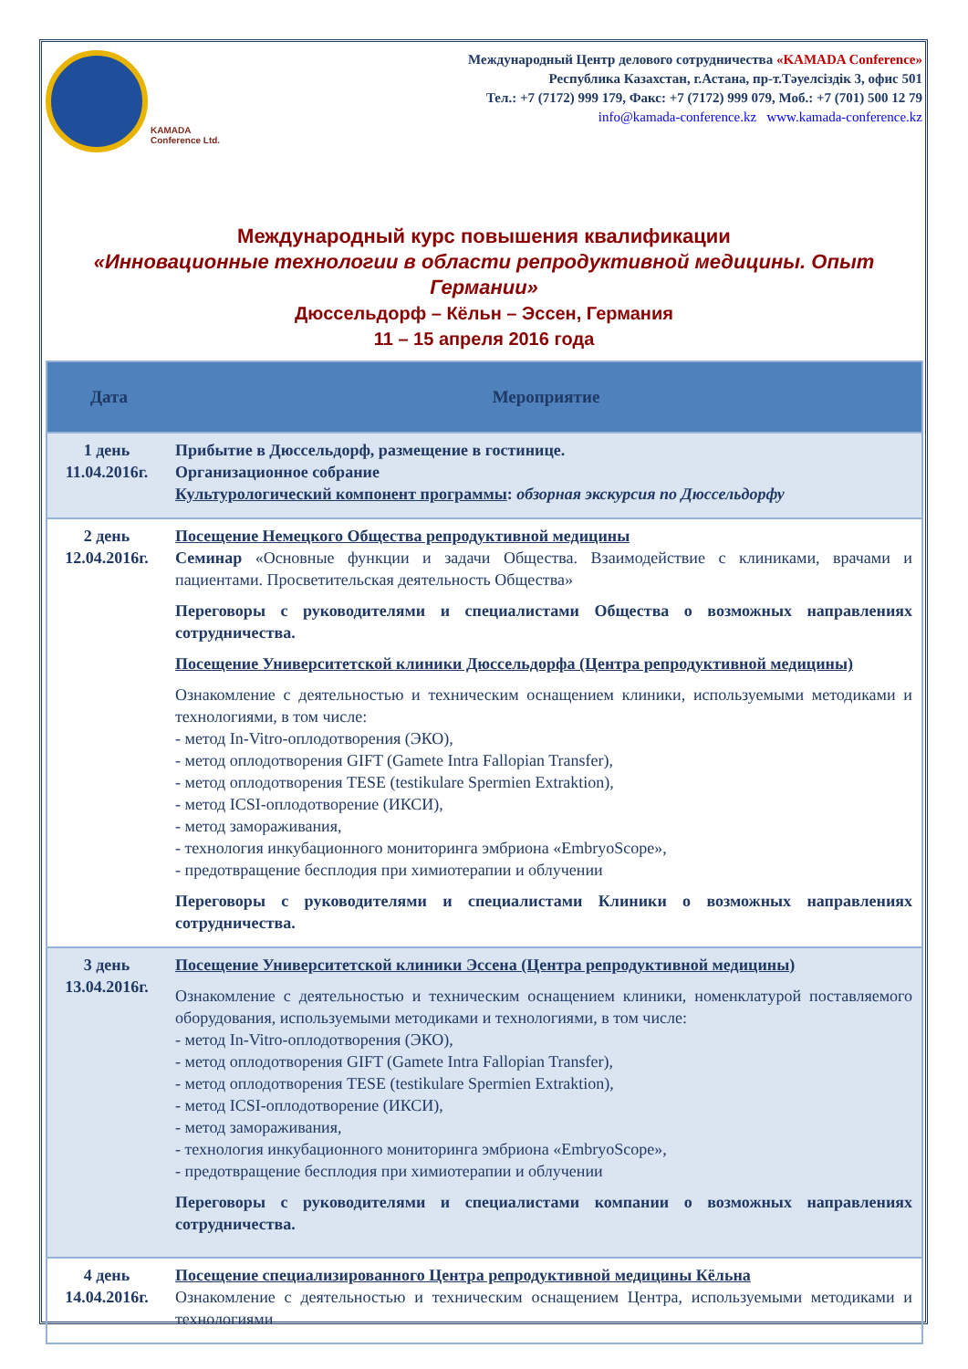KAMADA
Conference Ltd.
Международный Центр делового сотрудничества «KAMADA Conference»
Республика Казахстан, г.Астана, пр-т.Тәуелсіздік 3, офис 501
Тел.: +7 (7172) 999 179, Факс: +7 (7172) 999 079, Моб.: +7 (701) 500 12 79
info@kamada-conference.kz www.kamada-conference.kz
Международный курс повышения квалификации
«Инновационные технологии в области репродуктивной медицины. Опыт Германии»
Дюссельдорф – Кёльн – Эссен, Германия
11 – 15 апреля 2016 года
| Дата | Мероприятие |
| --- | --- |
| 1 день 11.04.2016г. | Прибытие в Дюссельдорф, размещение в гостинице. Организационное собрание Культурологический компонент программы : обзорная экскурсия по Дюссельдорфу |
| 2 день 12.04.2016г. | Посещение Немецкого Общества репродуктивной медицины Семинар «Основные функции и задачи Общества. Взаимодействие с клиниками, врачами и пациентами. Просветительская деятельность Общества» Переговоры с руководителями и специалистами Общества о возможных направлениях сотрудничества. Посещение Университетской клиники Дюссельдорфа (Центра репродуктивной медицины) Ознакомление с деятельностью и техническим оснащением клиники, используемыми методиками и технологиями, в том числе: - метод In-Vitro-оплодотворения (ЭКО), - метод оплодотворения GIFT (Gamete Intra Fallopian Transfer), - метод оплодотворения TESE (testikulare Spermien Extraktion), - метод ICSI-оплодотворение (ИКСИ), - метод замораживания, - технология инкубационного мониторинга эмбриона «EmbryoScope», - предотвращение бесплодия при химиотерапии и облучении Переговоры с руководителями и специалистами Клиники о возможных направлениях сотрудничества. |
| 3 день 13.04.2016г. | Посещение Университетской клиники Эссена (Центра репродуктивной медицины) Ознакомление с деятельностью и техническим оснащением клиники, номенклатурой поставляемого оборудования, используемыми методиками и технологиями, в том числе: - метод In-Vitro-оплодотворения (ЭКО), - метод оплодотворения GIFT (Gamete Intra Fallopian Transfer), - метод оплодотворения TESE (testikulare Spermien Extraktion), - метод ICSI-оплодотворение (ИКСИ), - метод замораживания, - технология инкубационного мониторинга эмбриона «EmbryoScope», - предотвращение бесплодия при химиотерапии и облучении Переговоры с руководителями и специалистами компании о возможных направлениях сотрудничества. |
| 4 день 14.04.2016г. | Посещение специализированного Центра репродуктивной медицины Кёльна Ознакомление с деятельностью и техническим оснащением Центра, используемыми методиками и технологиями |